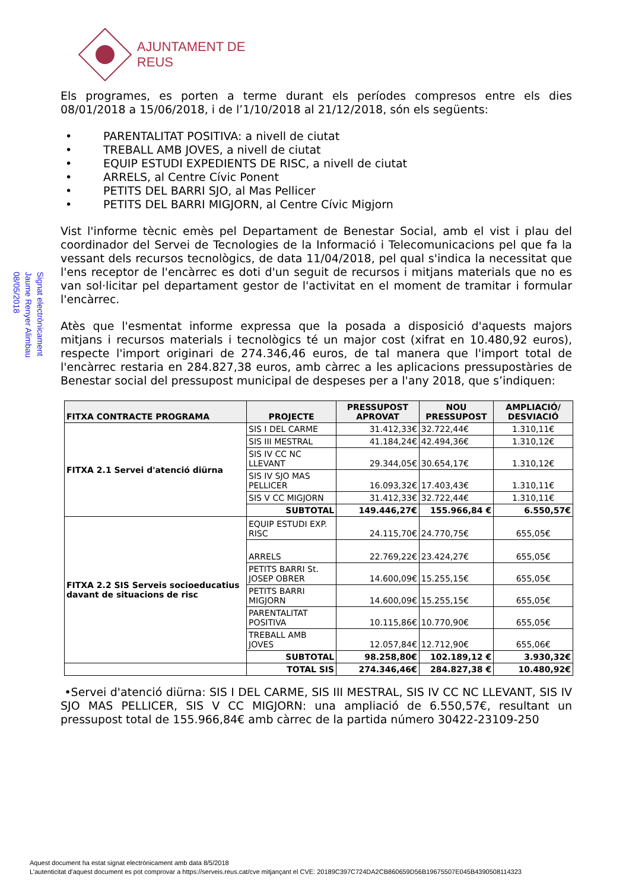AJUNTAMENT DE REUS
Signat electrònicament
Jaume Renyer Alimbau
08/05/2018
Els programes, es porten a terme durant els períodes compresos entre els dies 08/01/2018 a 15/06/2018, i de l’1/10/2018 al 21/12/2018, són els següents:
• PARENTALITAT POSITIVA: a nivell de ciutat
• TREBALL AMB JOVES, a nivell de ciutat
• EQUIP ESTUDI EXPEDIENTS DE RISC, a nivell de ciutat
• ARRELS, al Centre Cívic Ponent
• PETITS DEL BARRI SJO, al Mas Pellicer
• PETITS DEL BARRI MIGJORN, al Centre Cívic Migjorn
Vist l'informe tècnic emès pel Departament de Benestar Social, amb el vist i plau del coordinador del Servei de Tecnologies de la Informació i Telecomunicacions pel que fa la vessant dels recursos tecnològics, de data 11/04/2018, pel qual s'indica la necessitat que l'ens receptor de l'encàrrec es doti d'un seguit de recursos i mitjans materials que no es van sol·licitar pel departament gestor de l'activitat en el moment de tramitar i formular l'encàrrec.
Atès que l'esmentat informe expressa que la posada a disposició d'aquests majors mitjans i recursos materials i tecnològics té un major cost (xifrat en 10.480,92 euros), respecte l'import originari de 274.346,46 euros, de tal manera que l'import total de l'encàrrec restaria en 284.827,38 euros, amb càrrec a les aplicacions pressupostàries de Benestar social del pressupost municipal de despeses per a l'any 2018, que s’indiquen:
| FITXA CONTRACTE PROGRAMA | PROJECTE | PRESSUPOST APROVAT | NOU PRESSUPOST | AMPLIACIÓ/ DESVIACIÓ |
| --- | --- | --- | --- | --- |
| FITXA 2.1 Servei d'atenció diürna | SIS I DEL CARME | 31.412,33€ | 32.722,44€ | 1.310,11€ |
| | SIS III MESTRAL | 41.184,24€ | 42.494,36€ | 1.310,12€ |
| | SIS IV CC NC LLEVANT | 29.344,05€ | 30.654,17€ | 1.310,12€ |
| | SIS IV SJO MAS PELLICER | 16.093,32€ | 17.403,43€ | 1.310,11€ |
| | SIS V CC MIGJORN | 31.412,33€ | 32.722,44€ | 1.310,11€ |
| | SUBTOTAL | 149.446,27€ | 155.966,84 € | 6.550,57€ |
| FITXA 2.2 SIS Serveis socioeducatius davant de situacions de risc | EQUIP ESTUDI EXP. RISC | 24.115,70€ | 24.770,75€ | 655,05€ |
| | ARRELS | 22.769,22€ | 23.424,27€ | 655,05€ |
| | PETITS BARRI St. JOSEP OBRER | 14.600,09€ | 15.255,15€ | 655,05€ |
| | PETITS BARRI MIGJORN | 14.600,09€ | 15.255,15€ | 655,05€ |
| | PARENTALITAT POSITIVA | 10.115,86€ | 10.770,90€ | 655,05€ |
| | TREBALL AMB JOVES | 12.057,84€ | 12.712,90€ | 655,06€ |
| | SUBTOTAL | 98.258,80€ | 102.189,12 € | 3.930,32€ |
| | TOTAL SIS | 274.346,46€ | 284.827,38 € | 10.480,92€ |
•Servei d'atenció diürna: SIS I DEL CARME, SIS III MESTRAL, SIS IV CC NC LLEVANT, SIS IV SJO MAS PELLICER, SIS V CC MIGJORN: una ampliació de 6.550,57€, resultant un pressupost total de 155.966,84€ amb càrrec de la partida número 30422-23109-250
Aquest document ha estat signat electrònicament amb data 8/5/2018
L'autenticitat d'aquest document es pot comprovar a https://serveis.reus.cat/cve mitjançant el CVE: 20189C397C724DA2CB860659D56B19675507E045B4390508114323